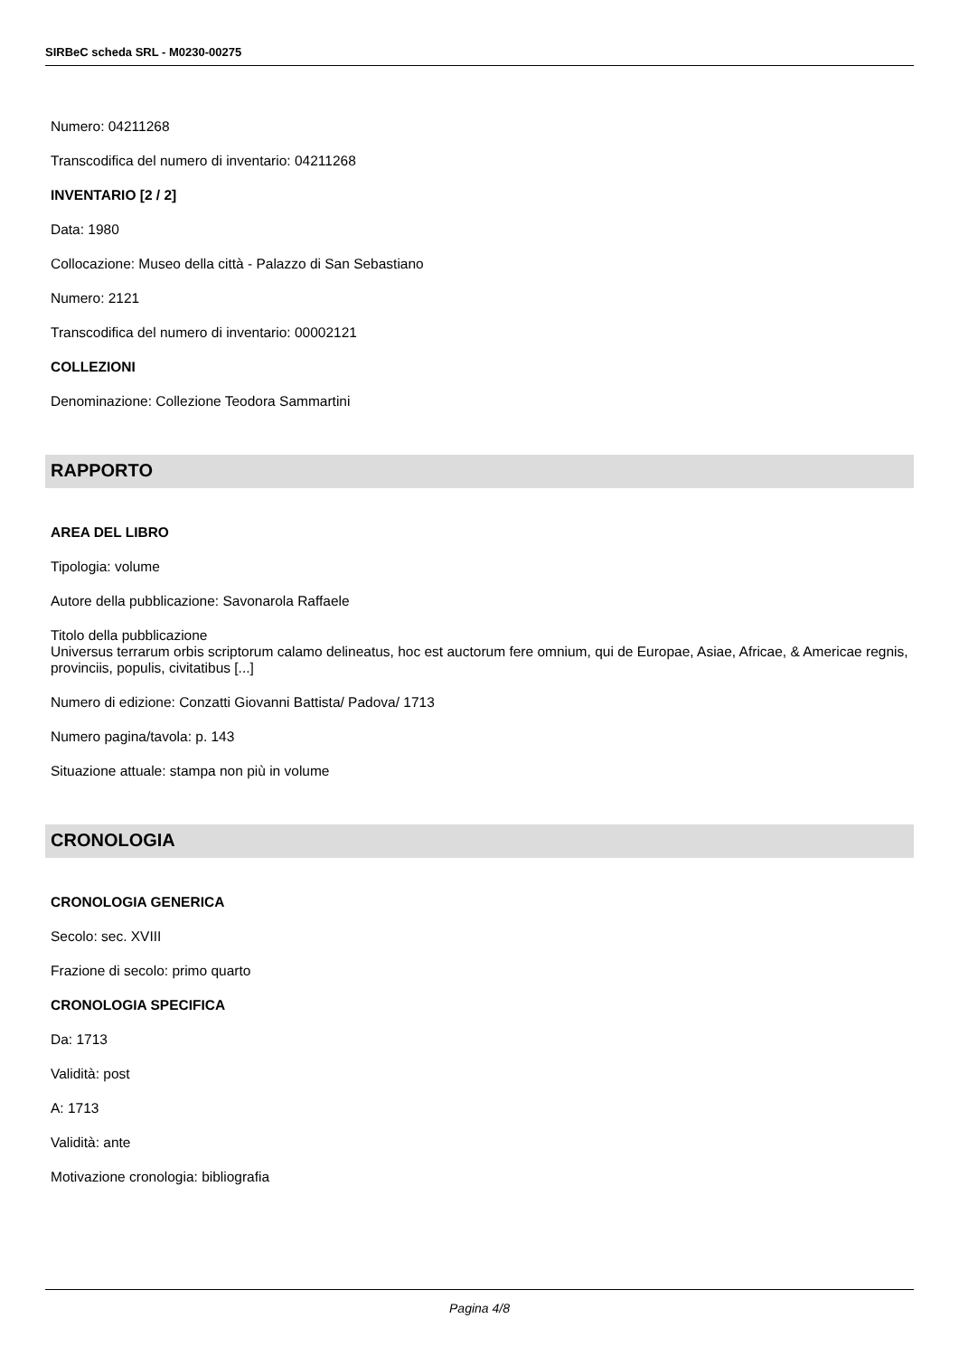SIRBeC scheda SRL - M0230-00275
Numero: 04211268
Transcodifica del numero di inventario: 04211268
INVENTARIO [2 / 2]
Data: 1980
Collocazione: Museo della città - Palazzo di San Sebastiano
Numero: 2121
Transcodifica del numero di inventario: 00002121
COLLEZIONI
Denominazione: Collezione Teodora Sammartini
RAPPORTO
AREA DEL LIBRO
Tipologia: volume
Autore della pubblicazione: Savonarola Raffaele
Titolo della pubblicazione
Universus terrarum orbis scriptorum calamo delineatus, hoc est auctorum fere omnium, qui de Europae, Asiae, Africae, & Americae regnis, provinciis, populis, civitatibus [...]
Numero di edizione: Conzatti Giovanni Battista/ Padova/ 1713
Numero pagina/tavola: p. 143
Situazione attuale: stampa non più in volume
CRONOLOGIA
CRONOLOGIA GENERICA
Secolo: sec. XVIII
Frazione di secolo: primo quarto
CRONOLOGIA SPECIFICA
Da: 1713
Validità: post
A: 1713
Validità: ante
Motivazione cronologia: bibliografia
Pagina 4/8